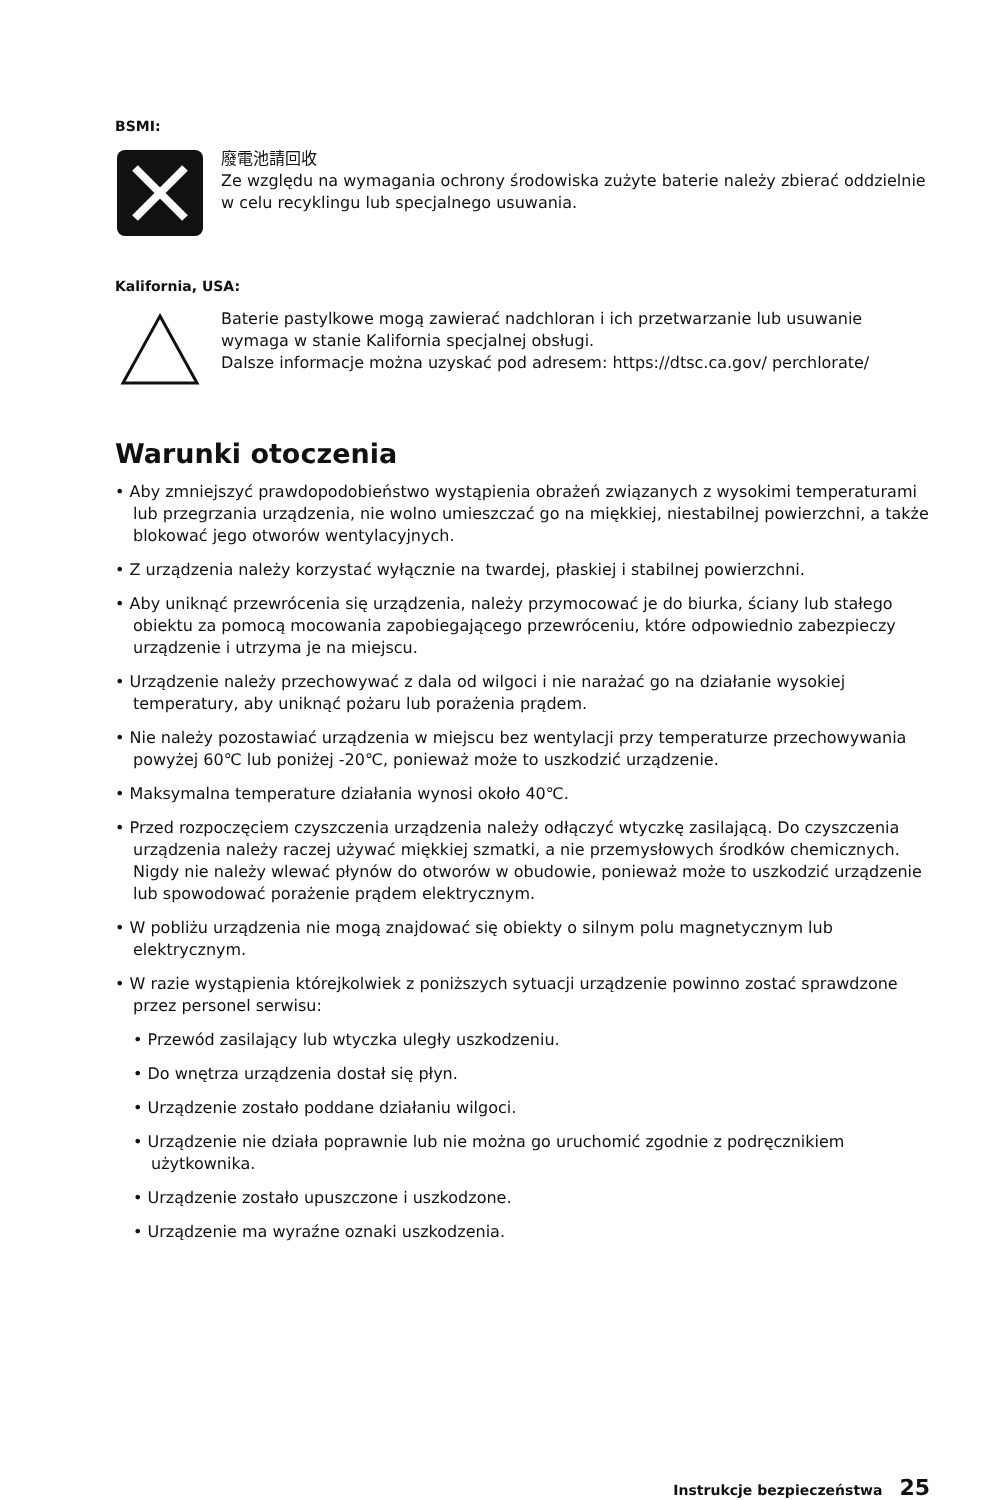BSMI:
廢電池請回收
Ze względu na wymagania ochrony środowiska zużyte baterie należy zbierać oddzielnie w celu recyklingu lub specjalnego usuwania.
Kalifornia, USA:
Baterie pastylkowe mogą zawierać nadchloran i ich przetwarzanie lub usuwanie wymaga w stanie Kalifornia specjalnej obsługi.
Dalsze informacje można uzyskać pod adresem: https://dtsc.ca.gov/ perchlorate/
Warunki otoczenia
• Aby zmniejszyć prawdopodobieństwo wystąpienia obrażeń związanych z wysokimi temperaturami lub przegrzania urządzenia, nie wolno umieszczać go na miękkiej, niestabilnej powierzchni, a także blokować jego otworów wentylacyjnych.
• Z urządzenia należy korzystać wyłącznie na twardej, płaskiej i stabilnej powierzchni.
• Aby uniknąć przewrócenia się urządzenia, należy przymocować je do biurka, ściany lub stałego obiektu za pomocą mocowania zapobiegającego przewróceniu, które odpowiednio zabezpieczy urządzenie i utrzyma je na miejscu.
• Urządzenie należy przechowywać z dala od wilgoci i nie narażać go na działanie wysokiej temperatury, aby uniknąć pożaru lub porażenia prądem.
• Nie należy pozostawiać urządzenia w miejscu bez wentylacji przy temperaturze przechowywania powyżej 60℃ lub poniżej -20℃, ponieważ może to uszkodzić urządzenie.
• Maksymalna temperature działania wynosi około 40℃.
• Przed rozpoczęciem czyszczenia urządzenia należy odłączyć wtyczkę zasilającą. Do czyszczenia urządzenia należy raczej używać miękkiej szmatki, a nie przemysłowych środków chemicznych. Nigdy nie należy wlewać płynów do otworów w obudowie, ponieważ może to uszkodzić urządzenie lub spowodować porażenie prądem elektrycznym.
• W pobliżu urządzenia nie mogą znajdować się obiekty o silnym polu magnetycznym lub elektrycznym.
• W razie wystąpienia którejkolwiek z poniższych sytuacji urządzenie powinno zostać sprawdzone przez personel serwisu:
• Przewód zasilający lub wtyczka uległy uszkodzeniu.
• Do wnętrza urządzenia dostał się płyn.
• Urządzenie zostało poddane działaniu wilgoci.
• Urządzenie nie działa poprawnie lub nie można go uruchomić zgodnie z podręcznikiem użytkownika.
• Urządzenie zostało upuszczone i uszkodzone.
• Urządzenie ma wyraźne oznaki uszkodzenia.
Instrukcje bezpieczeństwa 25